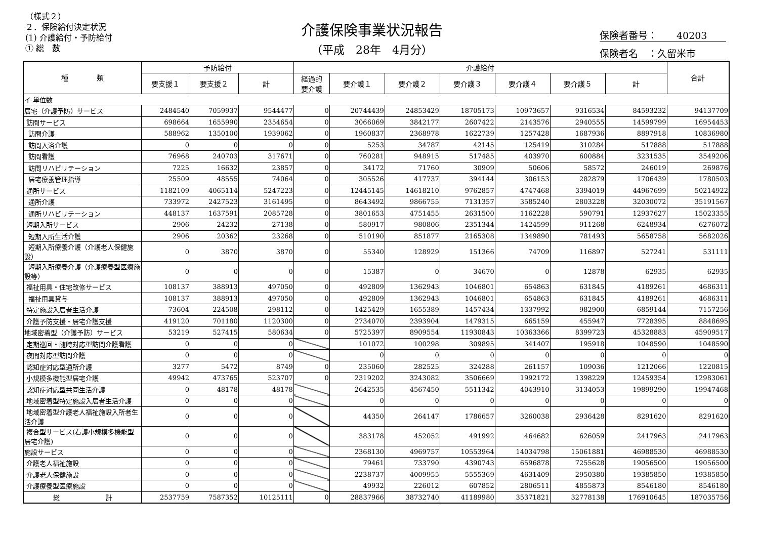（様式２）
２．保険給付決定状況
(1) 介護給付・予防給付
① 総　数
介護保険事業状況報告
（平成　28年　4月分）
保険者番号：　　40203
保険者名　：久留米市
| 種 類 | 予防給付 | | | 介護給付 | | | | | | | 合計 |
| --- | --- | --- | --- | --- | --- | --- | --- | --- | --- | --- | --- |
| | 要支援１ | 要支援２ | 計 | 経過的 要介護 | 要介護１ | 要介護２ | 要介護３ | 要介護４ | 要介護５ | 計 | |
| イ 単位数 | | | | | | | | | | | |
| 居宅（介護予防）サービス | 2484540 | 7059937 | 9544477 | 0 | 20744439 | 24853429 | 18705173 | 10973657 | 9316534 | 84593232 | 94137709 |
| 訪問サービス | 698664 | 1655990 | 2354654 | 0 | 3066069 | 3842177 | 2607422 | 2143576 | 2940555 | 14599799 | 16954453 |
| 訪問介護 | 588962 | 1350100 | 1939062 | 0 | 1960837 | 2368978 | 1622739 | 1257428 | 1687936 | 8897918 | 10836980 |
| 訪問入浴介護 | 0 | 0 | 0 | 0 | 5253 | 34787 | 42145 | 125419 | 310284 | 517888 | 517888 |
| 訪問看護 | 76968 | 240703 | 317671 | 0 | 760281 | 948915 | 517485 | 403970 | 600884 | 3231535 | 3549206 |
| 訪問リハビリテーション | 7225 | 16632 | 23857 | 0 | 34172 | 71760 | 30909 | 50606 | 58572 | 246019 | 269876 |
| 居宅療養管理指導 | 25509 | 48555 | 74064 | 0 | 305526 | 417737 | 394144 | 306153 | 282879 | 1706439 | 1780503 |
| 通所サービス | 1182109 | 4065114 | 5247223 | 0 | 12445145 | 14618210 | 9762857 | 4747468 | 3394019 | 44967699 | 50214922 |
| 通所介護 | 733972 | 2427523 | 3161495 | 0 | 8643492 | 9866755 | 7131357 | 3585240 | 2803228 | 32030072 | 35191567 |
| 通所リハビリテーション | 448137 | 1637591 | 2085728 | 0 | 3801653 | 4751455 | 2631500 | 1162228 | 590791 | 12937627 | 15023355 |
| 短期入所サービス | 2906 | 24232 | 27138 | 0 | 580917 | 980806 | 2351344 | 1424599 | 911268 | 6248934 | 6276072 |
| 短期入所生活介護 | 2906 | 20362 | 23268 | 0 | 510190 | 851877 | 2165308 | 1349890 | 781493 | 5658758 | 5682026 |
| 短期入所療養介護（介護老人保健施設） | 0 | 3870 | 3870 | 0 | 55340 | 128929 | 151366 | 74709 | 116897 | 527241 | 531111 |
| 短期入所療養介護（介護療養型医療施設等） | 0 | 0 | 0 | 0 | 15387 | 0 | 34670 | 0 | 12878 | 62935 | 62935 |
| 福祉用具・住宅改修サービス | 108137 | 388913 | 497050 | 0 | 492809 | 1362943 | 1046801 | 654863 | 631845 | 4189261 | 4686311 |
| 福祉用具貸与 | 108137 | 388913 | 497050 | 0 | 492809 | 1362943 | 1046801 | 654863 | 631845 | 4189261 | 4686311 |
| 特定施設入居者生活介護 | 73604 | 224508 | 298112 | 0 | 1425429 | 1655389 | 1457434 | 1337992 | 982900 | 6859144 | 7157256 |
| 介護予防支援・居宅介護支援 | 419120 | 701180 | 1120300 | 0 | 2734070 | 2393904 | 1479315 | 665159 | 455947 | 7728395 | 8848695 |
| 地域密着型（介護予防）サービス | 53219 | 527415 | 580634 | 0 | 5725397 | 8909554 | 11930843 | 10363366 | 8399723 | 45328883 | 45909517 |
| 定期巡回・随時対応型訪問介護看護 | 0 | 0 | 0 | | 101072 | 100298 | 309895 | 341407 | 195918 | 1048590 | 1048590 |
| 夜間対応型訪問介護 | 0 | 0 | 0 | | 0 | 0 | 0 | 0 | 0 | 0 | 0 |
| 認知症対応型通所介護 | 3277 | 5472 | 8749 | 0 | 235060 | 282525 | 324288 | 261157 | 109036 | 1212066 | 1220815 |
| 小規模多機能型居宅介護 | 49942 | 473765 | 523707 | 0 | 2319202 | 3243082 | 3506669 | 1992172 | 1398229 | 12459354 | 12983061 |
| 認知症対応型共同生活介護 | 0 | 48178 | 48178 | | 2642535 | 4567450 | 5511342 | 4043910 | 3134053 | 19899290 | 19947468 |
| 地域密着型特定施設入居者生活介護 | 0 | 0 | 0 | | 0 | 0 | 0 | 0 | 0 | 0 | 0 |
| 地域密着型介護老人福祉施設入所者生活介護 | 0 | 0 | 0 | | 44350 | 264147 | 1786657 | 3260038 | 2936428 | 8291620 | 8291620 |
| 複合型サービス(看護小規模多機能型居宅介護) | 0 | 0 | 0 | | 383178 | 452052 | 491992 | 464682 | 626059 | 2417963 | 2417963 |
| 施設サービス | 0 | 0 | 0 | | 2368130 | 4969757 | 10553964 | 14034798 | 15061881 | 46988530 | 46988530 |
| 介護老人福祉施設 | 0 | 0 | 0 | | 79461 | 733790 | 4390743 | 6596878 | 7255628 | 19056500 | 19056500 |
| 介護老人保健施設 | 0 | 0 | 0 | | 2238737 | 4009955 | 5555369 | 4631409 | 2950380 | 19385850 | 19385850 |
| 介護療養型医療施設 | 0 | 0 | 0 | | 49932 | 226012 | 607852 | 2806511 | 4855873 | 8546180 | 8546180 |
| 総 計 | 2537759 | 7587352 | 10125111 | 0 | 28837966 | 38732740 | 41189980 | 35371821 | 32778138 | 176910645 | 187035756 |